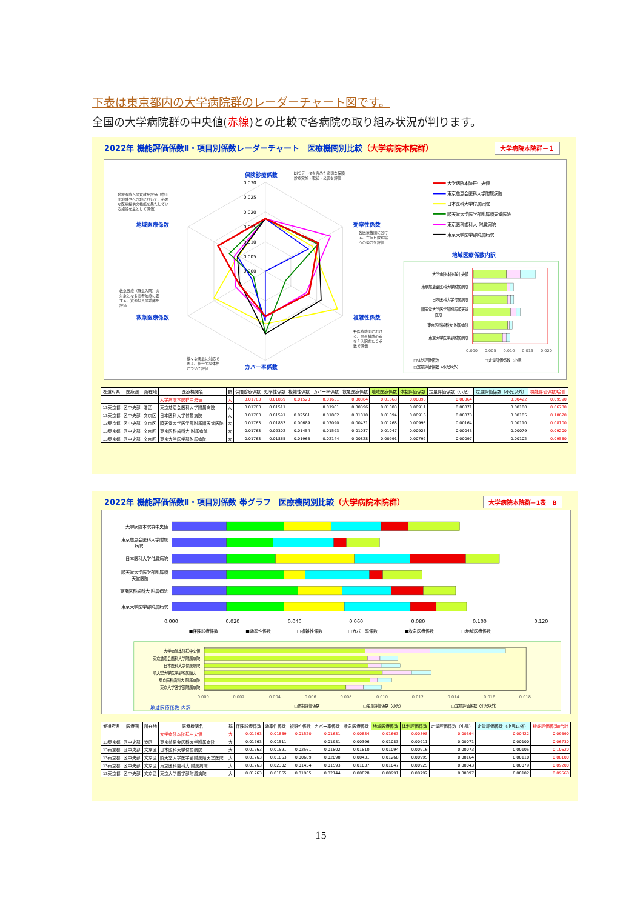下表は東京都内の大学病院群のレーダーチャート図です。
全国の大学病院群の中央値(赤線)との比較で各病院の取り組み状況が判ります。
2022年 機能評価係数Ⅱ・項目別係数レーダーチャート　医療機関別比較（大学病院本院群）
大学病院本院群－１
0.030
0.025
0.020
0.015
0.010
0.005
0.000
保険診療係数
効率性係数
複雑性係数
カバー率係数
救急医療係数
地域医療係数
DPCデータを含めた適切な保険
診療実施・取組・公表を評価
地域医療への貢献を評価（中山
間地域やへき地において、必要
な医療提供の機能を果たしてい
る施設を主として評価）
各医療機関におけ
る、在院日数短縮
への努力を評価
救急医療（緊急入院）の
対象となる患者治療に要
する、資源投入の乖離を
評価
各医療機関におけ
る、患者構成の差
を１入院あたり点
数で評価
様々な疾患に対応で
きる、総合的な体制
について評価
大学病院本院群中央値
東京慈恵会医科大学附属病院
日本医科大学付属病院
順天堂大学医学部附属順天堂医院
東京医科歯科大 附属病院
東京大学医学部附属病院
地域医療係数内訳
大学病院本院群中央値
東京慈恵会医科大学附属病院
日本医科大学付属病院
順天堂大学医学部附属順天堂
医院
東京医科歯科大 附属病院
東京大学医学部附属病院
0.000
0.005
0.010
0.015
0.020
□体制評価係数
□定量評価係数（小児）
□定量評価係数（小児以外）
| 都道府県 | 医療圏 | 所在地 | 医療機関名 | 群 | 保険診療係数 | 効率性係数 | 複雑性係数 | カバー率係数 | 救急医療係数 | 地域医療係数 | 体制評価係数 | 定量評価係数（小児） | 定量評価係数（小児以外） | 機能評価係数Ⅱ合計 |
| --- | --- | --- | --- | --- | --- | --- | --- | --- | --- | --- | --- | --- | --- | --- |
| | | | 大学病院本院群中央値 | 大 | 0.01763 | 0.01869 | 0.01520 | 0.01631 | 0.00884 | 0.01663 | 0.00898 | 0.00364 | 0.00422 | 0.09590 |
| 13東京都 | 区中央部 | 港区 | 東京慈恵会医科大学附属病院 | 大 | 0.01763 | 0.01511 | | 0.01981 | 0.00396 | 0.01083 | 0.00911 | 0.00071 | 0.00100 | 0.06730 |
| 13東京都 | 区中央部 | 文京区 | 日本医科大学付属病院 | 大 | 0.01763 | 0.01591 | 0.02561 | 0.01802 | 0.01810 | 0.01094 | 0.00916 | 0.00073 | 0.00105 | 0.10620 |
| 13東京都 | 区中央部 | 文京区 | 順天堂大学医学部附属順天堂医院 | 大 | 0.01763 | 0.01863 | 0.00689 | 0.02090 | 0.00431 | 0.01268 | 0.00995 | 0.00164 | 0.00110 | 0.08100 |
| 13東京都 | 区中央部 | 文京区 | 東京医科歯科大 附属病院 | 大 | 0.01763 | 0.02302 | 0.01454 | 0.01593 | 0.01037 | 0.01047 | 0.00925 | 0.00043 | 0.00079 | 0.09200 |
| 13東京都 | 区中央部 | 文京区 | 東京大学医学部附属病院 | 大 | 0.01763 | 0.01865 | 0.01965 | 0.02144 | 0.00828 | 0.00991 | 0.00792 | 0.00097 | 0.00102 | 0.09560 |
2022年 機能評価係数Ⅱ・項目別係数 帯グラフ　医療機関別比較（大学病院本院群）
大学病院本院群−1表　B
大学病院本院群中央値
東京慈恵会医科大学附属
病院
日本医科大学付属病院
順天堂大学医学部附属順
天堂医院
東京医科歯科大 附属病院
東京大学医学部附属病院
0.000
0.020
0.040
0.060
0.080
0.100
0.120
■保険診療係数
■効率性係数
□複雑性係数
□カバー率係数
■救急医療係数
□地域医療係数
大学病院本院群中央値
東京慈恵会医科大学附属病院
日本医科大学付属病院
順天堂大学医学部附属順天…
東京医科歯科大 附属病院
東京大学医学部附属病院
0.000
0.002
0.004
0.006
0.008
0.010
0.012
0.014
0.016
0.018
地域医療係数 内訳
□体制評価係数
□定量評価係数（小児）
□定量評価係数（小児以外）
| 都道府県 | 医療圏 | 所在地 | 医療機関名 | 群 | 保険診療係数 | 効率性係数 | 複雑性係数 | カバー率係数 | 救急医療係数 | 地域医療係数 | 体制評価係数 | 定量評価係数（小児） | 定量評価係数（小児以外） | 機能評価係数Ⅱ合計 |
| --- | --- | --- | --- | --- | --- | --- | --- | --- | --- | --- | --- | --- | --- | --- |
| | | | 大学病院本院群中央値 | 大 | 0.01763 | 0.01869 | 0.01520 | 0.01631 | 0.00884 | 0.01663 | 0.00898 | 0.00364 | 0.00422 | 0.09590 |
| 13東京都 | 区中央部 | 港区 | 東京慈恵会医科大学附属病院 | 大 | 0.01763 | 0.01511 | | 0.01981 | 0.00396 | 0.01083 | 0.00911 | 0.00071 | 0.00100 | 0.06730 |
| 13東京都 | 区中央部 | 文京区 | 日本医科大学付属病院 | 大 | 0.01763 | 0.01591 | 0.02561 | 0.01802 | 0.01810 | 0.01094 | 0.00916 | 0.00073 | 0.00105 | 0.10620 |
| 13東京都 | 区中央部 | 文京区 | 順天堂大学医学部附属順天堂医院 | 大 | 0.01763 | 0.01863 | 0.00689 | 0.02090 | 0.00431 | 0.01268 | 0.00995 | 0.00164 | 0.00110 | 0.08100 |
| 13東京都 | 区中央部 | 文京区 | 東京医科歯科大 附属病院 | 大 | 0.01763 | 0.02302 | 0.01454 | 0.01593 | 0.01037 | 0.01047 | 0.00925 | 0.00043 | 0.00079 | 0.09200 |
| 13東京都 | 区中央部 | 文京区 | 東京大学医学部附属病院 | 大 | 0.01763 | 0.01865 | 0.01965 | 0.02144 | 0.00828 | 0.00991 | 0.00792 | 0.00097 | 0.00102 | 0.09560 |
15